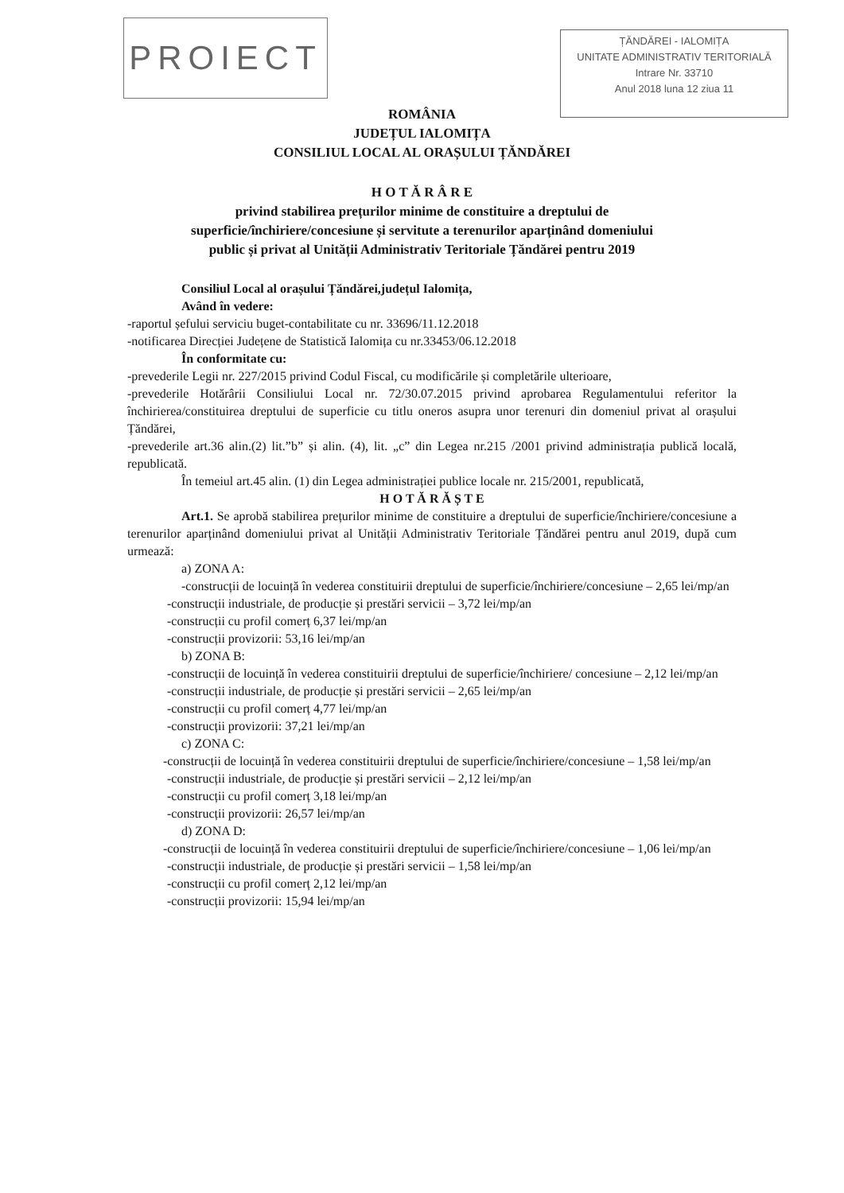PROIECT
ȚĂNDĂREI - IALOMIȚA
UNITATE ADMINISTRATIV TERITORIALĂ
Intrare Nr. 33710
Anul 2018 luna 12 ziua 11
ROMÂNIA
JUDEȚUL IALOMIȚA
CONSILIUL LOCAL AL ORAȘULUI ȚĂNDĂREI
H O T Ă R Â R E
privind stabilirea prețurilor minime de constituire a dreptului de
superficie/închiriere/concesiune și servitute a terenurilor aparținând domeniului
public și privat al Unității Administrativ Teritoriale Țăndărei pentru 2019
Consiliul Local al orașului Țăndărei,județul Ialomița,
Având în vedere:
-raportul șefului serviciu buget-contabilitate cu nr. 33696/11.12.2018
-notificarea Direcției Județene de Statistică Ialomița cu nr.33453/06.12.2018
În conformitate cu:
-prevederile Legii nr. 227/2015 privind Codul Fiscal, cu modificările și completările ulterioare,
-prevederile Hotărârii Consiliului Local nr. 72/30.07.2015 privind aprobarea Regulamentului referitor la închirierea/constituirea dreptului de superficie cu titlu oneros asupra unor terenuri din domeniul privat al orașului Țăndărei,
-prevederile art.36 alin.(2) lit.”b” și alin. (4), lit. „c” din Legea nr.215 /2001 privind administrația publică locală, republicată.
În temeiul art.45 alin. (1) din Legea administrației publice locale nr. 215/2001, republicată,
H O T Ă R Ă Ș T E
Art.1. Se aprobă stabilirea prețurilor minime de constituire a dreptului de superficie/închiriere/concesiune a terenurilor aparținând domeniului privat al Unității Administrativ Teritoriale Țăndărei pentru anul 2019, după cum urmează:
a) ZONA A:
-construcții de locuință în vederea constituirii dreptului de superficie/închiriere/concesiune – 2,65 lei/mp/an
-construcții industriale, de producție și prestări servicii – 3,72 lei/mp/an
-construcții cu profil comerț 6,37 lei/mp/an
-construcții provizorii: 53,16 lei/mp/an
b) ZONA B:
-construcții de locuință în vederea constituirii dreptului de superficie/închiriere/ concesiune – 2,12 lei/mp/an
-construcții industriale, de producție și prestări servicii – 2,65 lei/mp/an
-construcții cu profil comerț 4,77 lei/mp/an
-construcții provizorii: 37,21 lei/mp/an
c) ZONA C:
-construcții de locuință în vederea constituirii dreptului de superficie/închiriere/concesiune – 1,58 lei/mp/an
-construcții industriale, de producție și prestări servicii – 2,12 lei/mp/an
-construcții cu profil comerț 3,18 lei/mp/an
-construcții provizorii: 26,57 lei/mp/an
d) ZONA D:
-construcții de locuință în vederea constituirii dreptului de superficie/închiriere/concesiune – 1,06 lei/mp/an
-construcții industriale, de producție și prestări servicii – 1,58 lei/mp/an
-construcții cu profil comerț 2,12 lei/mp/an
-construcții provizorii: 15,94 lei/mp/an